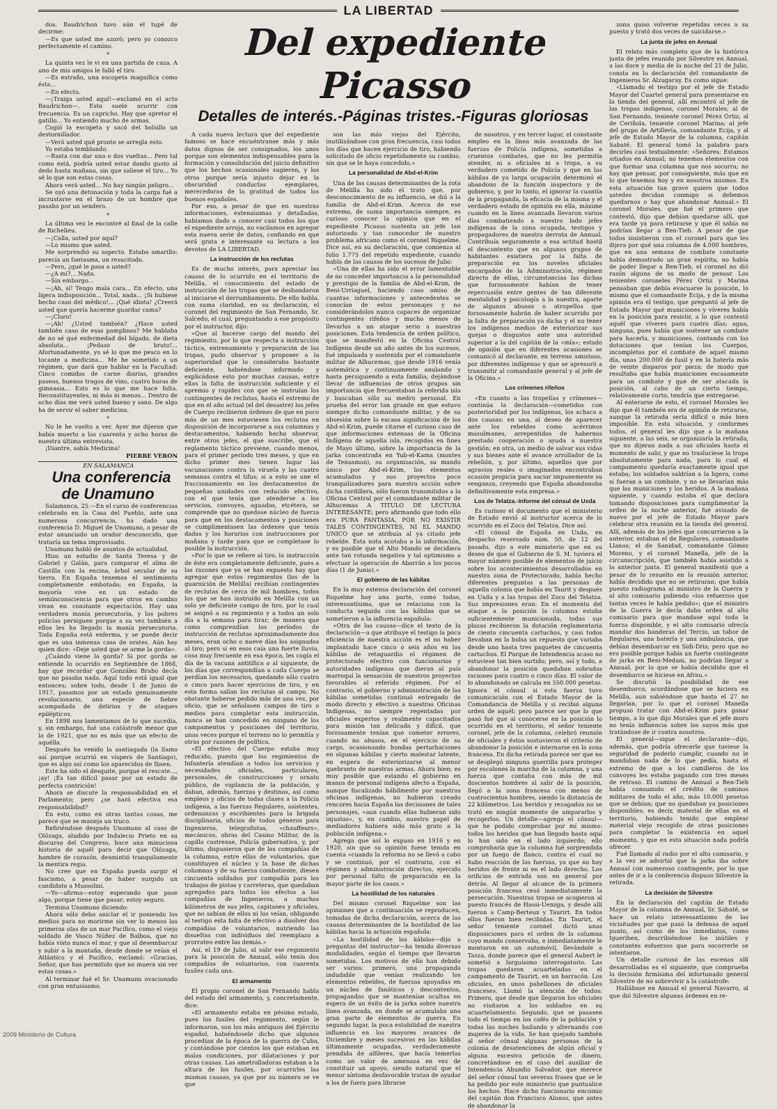LA LIBERTAD
dos. Baudrichon tuvo aún el tupé de decirme:
—Es que usted me azoró; pero yo conozco perfectamente el camino.
*
La quinta vez le vi en una partida de caza. A uno de mis amigos le falló el tiro.
—Es extraño, una escopeta magnífica como ésta...
—En efecto.
—¡Traiga usted aquí!—exclamó en el acto Baudrichon—. Esto suele ocurrir con frecuencia. Es un capricho. Hay que apretar el gatillo... Yo entiendo mucho de armas.
Cogió la escopeta y sacó del bolsillo un destornillador.
—Verá usted qué pronto se arregla esto.
Yo estaba temblando.
—Basta con dar una o dos vueltas... Pero tal como está, podría usted estar dando gusto al dedo hasta mañana, sin que saliese el tiro... Yo sé lo que son estas cosas.
Ahora verá usted... No hay ningún peligro...
Se oyó una detonación y toda la carga fué a incrustarse en el brazo de un hombre que pasaba por un sendero.
*
La última vez le encontré al final de la calle de Richelieu.
—¡Calla, usted por aquí?
—Lo mismo que usted.
Me sorprendió su aspecto. Estaba amarillo: parecía un fantasma, un resucitado.
—Pero, ¿qué le pasa a usted?
—¿A mí?... Nada.
—Sin embargo...
—¡Ah, sí! Tengo mala cara... En efecto, una ligera indisposición... Total, nada... ¡Si hubiese hecho caso del médico!... ¡Qué idiota! ¿Creerá usted que quería hacerme guardar cama?
—¡Claro!
—¡Ah! ¿Usted también? ¿Hace usted también caso de esas pamplinas? Me hablaba de no sé qué enfermedad del hígado, de dieta absoluta... ¡Pedazo de bruto!... Afortunadamente, yo sé lo que me pesco en lo tocante a medicina... Me he sometido a un régimen, que dará que hablar en la Facultad: Cinco comidas de carne diarias, grandes paseos, buenos tragos de vino, cuatro horas de gimnasia... Esto es lo que me hace falta. Reconstituyentes, ni más ni menos... Dentro de ocho días me verá usted bueno y sano. De algo ha de servir el saber medicina.
*
No le he vuelto a ver. Ayer me dijeron que había muerto a las cuarenta y ocho horas de nuestra última entrevista.
¡Diantre, sabía Medicina!
PIERRE VERON
EN SALAMANCA
Una conferencia de Unamuno
Salamanca, 25.—En el curso de conferencias celebrado en la Casa del Pueblo, ante una numerosa concurrencia, ha dado una conferencia D. Miguel de Unamuno, a pesar de estar anunciado un orador desconocido, que trataría un tema improvisado.
Unamuno habló de asuntos de actualidad.
Hizo un estudio de Santa Teresa y de Gabriel y Galán, para comparar el alma de Castilla con la encina, árbol secular de su tierra. En España tenemos el sentimiento completamente embotado; en España, la mayoría vive en un estado de semiinconsciencia para que otros en cambio vivan en constante expectación. Hay una verdadera manía persecutoria, y los pobres policías persiguen porque a su vez también a ellos les ha llegado la manía persecutoria. Toda España está enferma, y se puede decir que es una inmensa casa de orates. Aún hay quien dice: «Deje usted que se arme la gorda».
¿Cuándo viene la gorda? Si por gorda se entiende lo ocurrido en Septiembre de 1868, hay que recordar que González Brabo decía que no pasaba nada. Aquí todo está igual que entonces; sobre todo, desde 1 de Junio de 1917, pasamos por un estado genuinamente revolucionario, una especie de fiebre acompañada de delirios y de ataques epilépticos.
En 1898 nos lamentamos de lo que sucedía, y, sin embargo, fué una catástrofe menor que la de 1921, que no es más que un efecto de aquélla.
Después ha venido la santiagada (la llamo así porque ocurrió en víspera de Santiago), que es algo así como los aparecidos de Ibsen.
Este ha sido el desquite, porque el rescate..., ¡ay! ¡Es tan difícil pasar por un estado de perfecta contrición!
Ahora se discute la responsabilidad en el Parlamento; pero ¿se hará efectiva esa responsabilidad?
En esto, como en otras tantas cosas, me parece que se maneja un truco.
Refiriéndose después Unamuno al caso de Olózaga, aludido por Indalecio Prieto en su discurso del Congreso, hace una minuciosa historia de aquél para decir que Olózaga, hombre de corazón, desmintió tranquilamente la mentira regia.
No cree que en España pueda surgir el fascismo, a pesar de haber surgido un candidato a Mussolini.
—Yo—afirma—estoy esperando que pase algo, porque tiene que pasar; estoy seguro.
Termina Unamuno diciendo:
Ahora sólo debo aniclar el ir poniendo los medios para no morirme sin ver lo menos las primeras olas de un mar Pacífico, como el viejo soldado de Vasco Núñez de Balboa, que no había visto nunca el mar, y que al desembarcar y subir a la montaña, desde donde se veían el Atlántico y el Pacífico, exclamó: «Gracias, Señor, que has permitido que no muera sin ver estas cosas.»
Al terminar fué el Sr. Unamuno ovacionado con gran entusiasmo.
Del expediente Picasso
Detalles de interés.-Páginas tristes.-Figuras gloriosas
A cada nueva lectura que del expediente famoso se hace encuéntranse más y más datos dignos de ser consignados, los unos porque son elementos indispensables para la formación y consolidación del juicio definitivo que los hechos ocasionales sugieren, y los otros porque sería injusto dejar en la obscuridad conductas ejemplares, merecedoras de la gratitud de todos los buenos españoles.
Por eso, a pesar de que en nuestras informaciones, extensísimas y detalladas, habíamos dado a conocer casi todos los que el expediente arroja, no vacilamos en agregar esta nueva serie de datos, confiando en que será grata e interesante su lectura a los devotos de LA LIBERTAD.
La instrucción de los reclutas
Es de mucho interés, para apreciar las causas de lo ocurrido en el territorio de Melilla, el conocimiento del estado de instrucción de las tropas que se desbandaron al iniciarse el derrumbamiento. De ello habla, con suma claridad, en su declaración, el coronel del regimiento de San Fernando, Sr. Salcedo, el cual, preguntando a ese propósito por el instructor, dijo:
«Que al hacerse cargo del mando del regimiento, por lo que respecta a instrucción táctica, entrenamiento y preparación de las tropas, pudo observar y proponer a la superioridad que lo consideraba bastante deficiente, habiéndose informado y explicádose esto por muchas causas, entre ellas la falta de instrucción suficiente y el apremio y rapidez con que se instruían los contingentes de reclutas, hasta el extremo de que en el año actual (el del desastre) los jefes de Cuerpo recibieron órdenes de que en poco más de un mes estuviesen los reclutas en disposición de incorporarse a sus columnas y destacamentos, habiendo hecho observar, entre otros jefes, el que suscribe, que el reglamento táctico previene, cuando menos, para el primer período tres meses, y que en dicho primer mes tienen lugar las vacunaciones contra la viruela y las cuatro semanas contra el tifus; si a esto se une el fraccionamiento en los destacamentos de pequeñas unidades con reducido efectivo, con el que tenía que atenderse a los servicios, convoyes, aguadas, etcétera, se comprende que no quedase núcleo de fuerza para que en los destacamentos y posiciones se cumplimentasen las órdenes que tenía dadas y los horarios con instrucciones por mañana y tarde para que se completase lo posible la instrucción.
»Por lo que se refiere al tiro, la instrucción de éste era completamente deficiente, pues a las razones que ya se han expuesto hay que agregar que estos regimientos (los de la guarnición de Melilla) recibían contingentes de reclutas de cerca de mil hombres, todos los que se han instruído en Melilla con un solo ye deficiente campo de tiro, por lo cual se asignó a su regimiento y a todos un solo día a la semana para tirar; de manera que como comprendían los períodos de instrucción de reclutas aproximadamente dos meses, eran ocho o nueve días los asignados al tiro; pero si en esos caía una fuerte lluvia, cosa muy frecuente en esa época, les cogía el día de la vacuna antitífica o al siguiente, de los días que correspondían a cada Cuerpo se perdían los necesarios, quedando sólo cuatro o cinco para hacer ejercicios de tiro, y en esta forma salían los reclutas al campo. No obstante haberse pedido más de una vez, por oficio, que se señalasen campos de tiro o medios para completar esta instrucción, nunca se han concedido en ninguno de los campamentos y posiciones del territorio, unas veces porque el terreno no lo permitía y otras por razones de política.
»El efectivo del Cuerpo estaba muy reducido, puesto que los regimientos de Infantería atendían a todos los servicios y necesidades oficiales, particulares, personales, de construcciones y ornato público, de vigilancia de la población, y daban, además, fuerzas y destinos, así como empleos y oficios de todas clases a la Policía indígena, a las fuerzas Regulares, asistentes, ordenanzas y escribientes para la brigada disciplinaria, oficios de todos géneros para Ingenieros, telegrafistas, «chauffeurs», mecánicos, obras del Casino Militar, de la capilla castrense, Policía gubernativa, y, por último, dispusieron que de las compañías de la columna, entre ellas de voluntarios, que constituyen el núcleo y la base de dichas columnas y de su fuerza combatiente, diesen cincuenta soldados por compañía para los trabajos de pistas y carreteras, que quedaban agregados para todos los efectos a las compañías de Ingenieros, a muchos kilómetros de sus jefes, capitanes y oficiales, que no sabían de ellos ni los veían, obligando al testigo esta falta de efectivo a disolver dos compañías de voluntarios, nutriendo las disueltas con individuos del reemplazo a prorrateo entre las demás.»
Así, el 19 de Julio, al salir ese regimiento para la posición de Annual, sólo tenía dos compañías de voluntarios, con cuarenta fusiles cada una.
El armamento
El propio coronel de San Fernando habla del estado del armamento, y, concretamente, dice:
«El armamento estaba en pésimo estado, pues los fusiles del regimiento, según le informaron, son los más antiguos del Ejército español, habiéndosele dicho que algunos procedían de la época de la guerra de Cuba, y contándose por cientos los que estaban en malas condiciones, por dilataciones y por otras causas. Las ametralladoras estaban a la altura de los fusiles, por ocurrirles las mismas causas, ya que por su número se ve que
son las más viejas del Ejército, inutilizándose con gran frecuencia, casi todos los días que hacen ejercicio de tiro, habiendo solicitado de oficio repetidamente su cambio, sin que se le haya concedido.»
La personalidad de Abd-el-Krim
Una de las causas determinantes de la rota de Melilla ha sido el trato que, por desconocimiento de su influencia, se dió a la familia de Abd-el-Krim. Acerca de ese extremo, de suma importancia siempre, es curioso conocer la opinión que en el expediente Picasso sustenta un jefe tan autorizado y tan conocedor de nuestro problema africano como el coronel Riquelme. Dice así, en su declaración, que comienza al folio 1.775 del repetido expediente, cuando habla de las causas de los sucesos de Julio:
«Una de ellas ha sido el error lamentable de no conceder importancia a la personalidad y prestigio de la familia de Abd-el-Krim, de Beni-Urriaguel, haciendo caso omiso de cuantas informaciones y antecedentes se conocían de estos personajes y no considerándolos nunca capaces de organizar contingentes rifeños y mucho menos de llevarlos a un ataque serio a nuestras posiciones. Esta tendencia de orden político, que se manifestó en la Oficina Central Indígena desde un año antes de los sucesos, fué impulsada y sostenida por el comandante militar de Alhucemas, que desde 1916 venía sistemática y continuamente anulando y hasta persiguiendo a esta familia, dejándose llevar de influencias de otros grupos sin importancia que frecuentaban la referida isla y buscaban sólo su medro personal. En prueba del error tan grande en que estuvo siempre dicho comandante militar, y de su obsesión sobre la escasa significación de los Abd-el-Krim, puede citarse el curioso caso de que informaciones extensas de la Oficina Indígena de aquella isla, recogidas en fines de Mayo último, sobre la importancia de la jarka concentrada en Yub-el-Kama (montes de Tensaman), su organización, su mando único por Abd-el-Krim, los elementos acumulados y sus proyectos poco tranquilizadores para nuestra acción sobre dicha cordillera, sólo fueron transmitidos a la Oficina Central por el comandante militar de Alhucemas A TITULO DE LECTURA INTERESANTE; pero afirmando que todo ello era PURA FANTASIA, POR NO EXISTIR TALES CONTINGENTES, NI EL MANDO UNICO que se atribuía al ya citado jefe rebelde. Esta nota acotaba a la información, y es posible que el Alto Mando se decidiera ante tan rotunda negativa y tal optimismo a efectuar la operación de Abarrán a los pocos días (1 de Junio).»
El gobierno de las kábilas
En la muy extensa declaración del coronel Riquelme hay una parte, como todas, interesantísima, que se relaciona con la conducta seguida con las kábilas que se sometieron a la influencia española:
«Otra de las causas—dice el texto de la declaración—a que atribuye el testigo la poca eficiencia de nuestra acción es el no haber implantado hace cinco o seis años en las kábilas de retaguardia el régimen de protectorado efectivo con funcionarios y autoridades indígenas que dieran al país marroquí la sensación de nuestros proyectos favorables al referido régimen. Por el contrario, el gobierno y administración de las kábilas sometidas continuó entregado de modo directo y efectivo a nuestras Oficinas Indígenas, no siempre regentadas por oficiales expertos y realmente capacitados para misión tan delicada y difícil, que forzosamente tenían que cometer errores, cuando no abusos, en el ejercicio de su cargo, ocasionando hondas perturbaciones en algunas kábilas y cierto malestar latente, en espera de exteriorizarse al menor quebranto de nuestras armas. Ahora bien; es muy posible que estando el gobierno en manos de personal indígena afecto a España, aunque fiscalizado hábilmente por nuestras oficinas indígenas, no hubieran creado rencores hacia España las decisiones de tales personajes, «aun cuando ellas hubieran sido injustas», y, en cambio, nuestro papel de mediadores hubiera sido más grato a la población indígena.»
Agrega que así lo expuso en 1916 y en 1920, sin que su opinión fuese tenida en cuenta «cuando la reforma no se llevó a cabo y se continuó, por el contrario, con el régimen y administración directos, ejercido por personal falto de preparación en la mayor parte de los casos.»
La hostilidad de los naturales
Del mismo coronel Riquelme son las opiniones que a continuación se reproducen, tomadas de dicha declaración, acerca de las causas determinantes de la hostilidad de las kábilas hacia la actuación española:
«La hostilidad de las kábilas—dijo a preguntas del instructor—ha tenido diversas modalidades, según el tiempo que llevaron sometidas. Los motivos de ello han debido ser varios: primero, una propaganda indudable que venían realizando los elementos rebeldes, de fuerzas apoyadas en un núcleo de fanáticos y descontentos, propagandas que se mantenían ocultas en espera de un éxito de la jarka sobre nuestra línea avanzada, en donde se acumulaba una gran parte de elementos de guerra. En segundo lugar, la poca estabilidad de nuestra influencia en los mayores avances de Diciembre y meses sucesivos en las kábilas últimamente ocupadas, verdaderamente prendida de alfileres, que hacía temerlas como un valor de amenaza en vez de constituir un apoyo, siendo natural que el menor síntoma desfavorable tratan de ayudar a los de fuera para librarse
de nosotros, y en tercer lugar, el constante empleo en la línea más avanzada de las fuerzas de Policía indígena, sometidas a cruentos combates, que no les permitía atender, ni a oficiales ni a tropa, a su verdadero cometido de Policía y que en las kábilas de ya larga ocupación determinó el abandono de la función inspectora y de gobierno, y, por lo tanto, el ignorar la cuantía de la propaganda, la eficacia de la misma y el verdadero estado de opinión en ella, máxime cuando en la línea avanzada llevaron varios días combatiendo a nuestro lado jefes indígenas de la zona ocupada, testigos y propagadores de nuestra derrota de Annual. Contribuía seguramente a esa actitud hostil el descontento que en algunos grupos de habitantes existiera por la falta de preparación en los noveles oficiales encargados de la Administración, régimen directo de ellas, circunstancias las dichas que forzosamente habían de tener repercusión entre gentes de tan diferente mentalidad y psicología a la nuestra, aparte de algunos abusos o atropellos que forzosamente habrán de haber ocurrido por la falta de preparación ya dicha y el no tener los indígenas medios de exteriorizar sus quejas o disgustos ante una autoridad superior a la del capitán de la «mía»; estado de opinión que en diferentes ocasiones se comunicó al declarante, en terreno amistoso, por diferentes indígenas y que se apresuró a transmitir al comandante general y al jefe de la Oficina.»
Los crímenes rifeños
«En cuanto a las tropelías y crímenes—continúa la declaración—cometidos con posterioridad por los indígenas, los achaca a dos causas: en una, al deseo de aparecer ante los rebeldes como acérrimos musulmanes, arrepentidos de habernos prestado cooperación o ayuda a nuestra gestión; en otra, un medio de salvar sus vidas y sus bienes ante el avance arrollador de la rebelión, y, por último, aquellos que por agravios reales o imaginados encontraban ocasión propicia para saciar impunemente su venganza, creyendo que España abandonaba definitivamente esta empresa.»
Los de Telatza.-Informe del cónsul de Uxda
Es curioso el documento que el ministerio de Estado envió al instructor acerca de lo ocurrido en el Zoco del Telatza. Dice así:
«El cónsul de España en Uxda, en despacho reservado núm. 50, de 12 del pasado, dijo a este ministerio que en su deseo de que el Gobierno de S. M. tuviera el mayor número posible de elementos de juicio sobre los acontecimientos desarrollados en nuestra zona de Protectorado, había hecho diferentes preguntas a las personas de aquella colonia que había en Taurit y después en Uxda y a las tropas del Zoco del Telatza. Sus impresiones eran: En el momento del ataque a la posición la columna estaba suficientemente municionada, todas sus plazas recibieron la dotación reglamentaria de ciento cincuenta cartuchos, y casi todos llevaban en la bolsa un repuesto que variaba desde uno hasta tres paquetes de cincuenta cartuchos. El Parque de Intendencia acaso no estuviese tan bien surtido; pero, así y todo, a abandonar la posición quedaban sobradas raciones para cuatro o cinco días. El valor de lo abandonado se calcula en 550.000 pesetas. Ignora el cónsul si esta fuerza tuvo comunicación con el Estado Mayor de la Comandancia de Melilla y si recibió alguna orden de aquél; pero parece ser que lo que pasó fué que al conocerse en la posición lo ocurrido en el territorio, el señor teniente coronel, jefe de la columna, celebró reunión de oficiales y éstos sostuvieron el criterio de abandonar la posición e internarse en la zona francesa. En dicha retirada parece ser que no se desplegó ninguna guerrilla para proteger por escalones la marcha de la columna, y una fuerza que contaba con más de mil doscientos hombres al salir de la posición, llegó a la zona francesa con menos de cuatrocientos hombres, siendo la distancia de 22 kilómetros. Los heridos y rezagados no se trató en ningún momento de ampararlos y recogerlos. Un detalle—agrega el cónsul—que he podido comprobar por mí mismo: todos los heridos que han llegado hasta aquí lo han sido en el lado izquierdo; ello comprobaría que la columna fué sorprendida por un fuego de flanco, contra el cual no hubo reacción de las fuerzas, ya que no hay heridos de frente ni en el lado derecho. Los orificios de entrada son en general por detrás. Al llegar al alcance de la primera posición francesa cesó inmediatamente la persecución. Nuestras tropas se acogieron al puesto francés de Hassi-Uenzga, y desde allí fueron a Camp-Berteux y Taurirt. En todos ellos fueron bien recibidas. En Taurirt, el señor teniente coronel dictó unas disposiciones para el orden de la columna cuyo mando conservaba, e inmediatamente le montaron en un automóvil, llevándole a Tazza, donde parece que el general Aubert le sometió a larguísimo interrogatorio. Las tropas quedaron acuarteladas en el campamento de Taurirt, en un barracón. Los oficiales, en unos pabellones de oficiales franceses. Llamó la atención de todos: Primero, que desde que llegaron los oficiales no visitaron a los soldados en su acuartelamiento. Segundo, que se pasasen todo el tiempo en los cafés de la población y todas las noches bailando y alternando con mujeres de la vida. Se han quejado también al señor cónsul algunas personas de la colonia de desatenciones de algún oficial y alguna excesiva petición de dinero, concretándose en el caso del auxiliar de Intendencia Abundio Salvador, que merece del señor cónsul tan severas frases que se le ha pedido por este ministerio que puntualice los hechos. Hace dicho funcionario encomio del capitán don Francisco Alonso, que antes de abandonar la
zona quiso volverse repetidas veces a su puesto y trató dos veces de suicidarse.»
La junta de jefes en Annual
El relato más completo que de la histórica junta de jefes reunida por Silvestre en Annual, a las doce y media de la noche del 21 de Julio, consta en la declaración del comandante de Ingenieros Sr. Alzugaray. Es como sigue:
«Llamado el testigo por el jefe de Estado Mayor del Cuartel general para presentarse en la tienda del general, allí encontró al jefe de las tropas indígenas, coronel Morales; al de San Fernando, teniente coronel Pérez Ortiz; al de Ceriñola, teniente coronel Marina; al jefe del grupo de Artillería, comandante Ecija, y al jefe de Estado Mayor de la columna, capitán Sabaté. El general tomó la palabra para decirles casi textualmente: «Señores: Estamos sitiados en Annual; no tenemos elementos con que formar una columna que nos socorra; no hay que pensar, por consiguiente, más que en lo que tenemos hoy y en nosotros mismos. En esta situación tan grave quiero que todos ustedes decidan conmigo si debemos quedarnos o hay que abandonar Annual.» El coronel Morales, que fué el primero que contestó, dijo que debían quedarse allí, que era tarde ya para retirarse y que él sabía no podrían llegar a Ben-Tieb. A pesar de que todos insistieron con el coronel para que les dijera por qué una columna de 4.000 hombres, que en una semana de combate constante había demostrado un gran espíritu, no había de poder llegar a Ben-Tieb, el coronel no dió razón alguna de su modo de pensar. Los tenientes coroneles Pérez Ortiz y Marina pensaban que debía evacuarse la posición, lo mismo que el comandante Ecija, y de la misma opinión era el testigo, que preguntó al jefe de Estado Mayor qué municiones y víveres había en la posición para resistir, a lo que contestó aquél que víveres para cuatro días; agua, ninguna, pues había que sostener un combate para hacerla, y municiones, contando con las dotaciones que tenían los Cuerpos, incompletas por el combate de aquel mismo día, unas 200.000 de fusil y en la batería más de veinte disparos por pieza; de modo que resultaba que había municiones escasamente para un combate y que de ser atacada la posición, al cabo de un cierto tiempo, relativamente corto, tendría que entregarse.
Al enterarse de esto, el coronel Morales les dijo que él también era de opinión de retirarse, aunque la retirada sería difícil o más bien imposible. En esta situación, y conformes todos, el general les dijo que a la mañana siguiente, a las seis, se organizaría la retirada, que no dijeran nada a sus oficiales hasta el momento de salir, y que no traslucíese la tropa absolutamente para nada, para lo cual el campamento quedaría exactamente igual que estaba; los soldados saldrían a la ligera, como si fueran a un combate, y no se llevarían más que las municiones y los heridos. A la mañana siguiente, y cuando estaba el que declara tomando disposiciones para cumplimentar la orden de la noche anterior, fué avisado de nuevo por el jefe de Estado Mayor para celebrar otra reunión en la tienda del general. Allí, además de los jefes que concurrieron a la anterior, estaban el de Regulares, comandante Llanos; el de Sanidad, comandante Gómez Moreno, y el coronel Manella, jefe de la circunscripción, que también había asistido a la anterior junta. El general manifestó que a pesar de lo resuelto en la reunión anterior, había decidido que no se retiraran; que había puesto radiograma al ministro de la Guerra y al alto comisario pidiendo «los refuerzos que tantas veces le había pedido»; que el ministro de la Guerra le decía daba orden al alto comisario para que mandase aquí toda la fuerza disponible, y el alto comisario ofrecía mandar dos banderas del Tercio, un tabor de Regulares, una batería y una ambulancia, que debían desembarcar en Sidi-Dris; pero que no era posible porque había un fuerte contingente de jarka en Beni-Medani, no podrían llegar a Annual, por lo que se había decidido que el desembarco se hiciese en Afrau.»
Se discutió la posibilidad de ese desembarco, acordándose que se hiciera en Melilla, aun sabiéndose que hasta el 27 no llegarían, por lo que el coronel Manella propuso tratar con Abd-el-Krim para ganar tiempo, a lo que dijo Morales que el jefe moro no tenía influencia sobre los suyos más que tratándose de ir contra nosotros.
El general—sigue el declarante—dijo, además, que podría ofrecerle que tuviese la seguridad de poderlo cumplir, cuando no le mandaban nada de lo que pedía, hasta el extremo de que a los camilleros de los convoyes les estaba pagando con tres meses de retraso. El camino de Annual a Ben-Tieb había consumido el crédito de caminos militares de todo el año, más 10.000 pesetas que se debían; que no quedaban ya posiciones disponibles; es decir, material de ellas en el territorio, habiendo tenido que emplear material viejo recogido de otras posiciones para completar la existencia en aquel momento, y que en esta situación nada podría ofrecer.
Fué llamado al radio por el alto comisario, y a la vez se advirtió que la jarka iba sobre Annual con numeroso contingente, por lo que antes de ir a la conferencia dispuso Silvestre la retirada.
La decisión de Silvestre
En la declaración del capitán de Estado Mayor de la columna de Annual, Sr. Sabaté, se hace un relato interesantísimo de las vicisitudes por que pasó la defensa de aquel punto, así como de los inmediatos, como Igueriben, describiéndose los inútiles y constantes esfuerzos que para socorrerle se intentaron.
Un detalle curioso de las escenas allí desarrolladas es el siguiente, que comprueba la decisión firmísima del infortunado general Silvestre de no sobrevivir a la catástrofe:
Hallábase en Annual el general Navarro, al que dió Silvestre algunas órdenes en re-
2009 Ministerio de Cultura